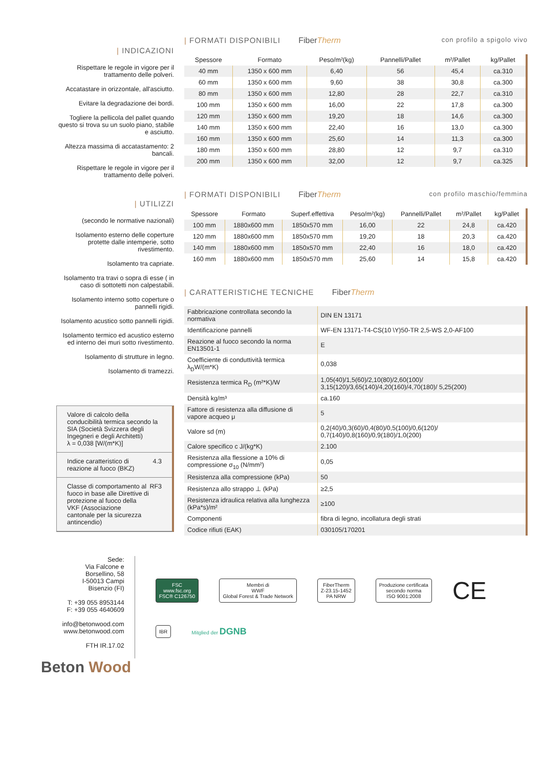| INDICAZIONI
Rispettare le regole in vigore per il trattamento delle polveri.
Accatastare in orizzontale, all'asciutto.
Evitare la degradazione dei bordi.
Togliere la pellicola del pallet quando questo si trova su un suolo piano, stabile e asciutto.
Altezza massima di accatastamento: 2 bancali.
Rispettare le regole in vigore per il trattamento delle polveri.
| UTILIZZI
(secondo le normative nazionali)
Isolamento esterno delle coperture protette dalle intemperie, sotto rivestimento.
Isolamento tra capriate.
Isolamento tra travi o sopra di esse ( in caso di sottotetti non calpestabili.
Isolamento interno sotto coperture o pannelli rigidi.
Isolamento acustico sotto pannelli rigidi.
Isolamento termico ed acustico esterno ed interno dei muri sotto rivestimento.
Isolamento di strutture in legno.
Isolamento di tramezzi.
Valore di calcolo della conducibilità termica secondo la SIA (Società Svizzera degli Ingegneri e degli Architetti)
λ = 0,038 [W/(m*K)]
Indice caratteristico di reazione al fuoco (BKZ) 4.3
Classe di comportamento al fuoco in base alle Direttive di protezione al fuoco della VKF (Associazione cantonale per la sicurezza antincendio) RF3
| FORMATI DISPONIBILI FiberTherm con profilo a spigolo vivo
| Spessore | Formato | Peso/m²(kg) | Pannelli/Pallet | m²/Pallet | kg/Pallet |
| --- | --- | --- | --- | --- | --- |
| 40 mm | 1350 x 600 mm | 6,40 | 56 | 45,4 | ca.310 |
| 60 mm | 1350 x 600 mm | 9,60 | 38 | 30,8 | ca.300 |
| 80 mm | 1350 x 600 mm | 12,80 | 28 | 22,7 | ca.310 |
| 100 mm | 1350 x 600 mm | 16,00 | 22 | 17,8 | ca.300 |
| 120 mm | 1350 x 600 mm | 19,20 | 18 | 14,6 | ca.300 |
| 140 mm | 1350 x 600 mm | 22,40 | 16 | 13,0 | ca.300 |
| 160 mm | 1350 x 600 mm | 25,60 | 14 | 11,3 | ca.300 |
| 180 mm | 1350 x 600 mm | 28,80 | 12 | 9,7 | ca.310 |
| 200 mm | 1350 x 600 mm | 32,00 | 12 | 9,7 | ca.325 |
| FORMATI DISPONIBILI FiberTherm con profilo maschio/femmina
| Spessore | Formato | Superf.effettiva | Peso/m²(kg) | Pannelli/Pallet | m²/Pallet | kg/Pallet |
| --- | --- | --- | --- | --- | --- | --- |
| 100 mm | 1880x600 mm | 1850x570 mm | 16,00 | 22 | 24,8 | ca.420 |
| 120 mm | 1880x600 mm | 1850x570 mm | 19,20 | 18 | 20,3 | ca.420 |
| 140 mm | 1880x600 mm | 1850x570 mm | 22,40 | 16 | 18,0 | ca.420 |
| 160 mm | 1880x600 mm | 1850x570 mm | 25,60 | 14 | 15,8 | ca.420 |
| CARATTERISTICHE TECNICHE FiberTherm
| Fabbricazione controllata secondo la normativa | DIN EN 13171 |
| Identificazione pannelli | WF-EN 13171-T4-CS(10 \Y)50-TR 2,5-WS 2,0-AF100 |
| Reazione al fuoco secondo la norma EN13501-1 | E |
| Coefficiente di conduttività termica λ<sub>D</sub>W/(m*K) | 0,038 |
| Resistenza termica R<sub>D</sub> (m²*K)/W | 1,05(40)/1,5(60)/2,10(80)/2,60(100)/ 3,15(120)/3,65(140)/4,20(160)/4,70(180)/ 5,25(200) |
| Densità kg/m³ | ca.160 |
| Fattore di resistenza alla diffusione di vapore acqueo μ | 5 |
| Valore sd (m) | 0,2(40)/0,3(60)/0,4(80)/0,5(100)/0,6(120)/ 0,7(140)/0,8(160)/0,9(180)/1,0(200) |
| Calore specifico c J/(kg*K) | 2.100 |
| Resistenza alla flessione a 10% di compressione σ<sub>10</sub> (N/mm²) | 0,05 |
| Resistenza alla compressione (kPa) | 50 |
| Resistenza allo strappo ⊥ (kPa) | ≥2,5 |
| Resistenza idraulica relativa alla lunghezza (kPa*s)/m² | ≥100 |
| Componenti | fibra di legno, incollatura degli strati |
| Codice rifiuti (EAK) | 030105/170201 |
Sede:
Via Falcone e Borsellino, 58
I-50013 Campi Bisenzio (FI)
T: +39 055 8953144
F: +39 055 4640609
info@betonwood.com
www.betonwood.com
FTH IR.17.02
FSC
www.fsc.org
FSC® C126750
Membri di
WWF
Global Forest & Trade Network
FiberTherm
Z-23.15-1452
PA NRW
Produzione certificata
secondo norma
ISO 9001:2008
CE
IBR
Mitglied der DGNB
Beton Wood